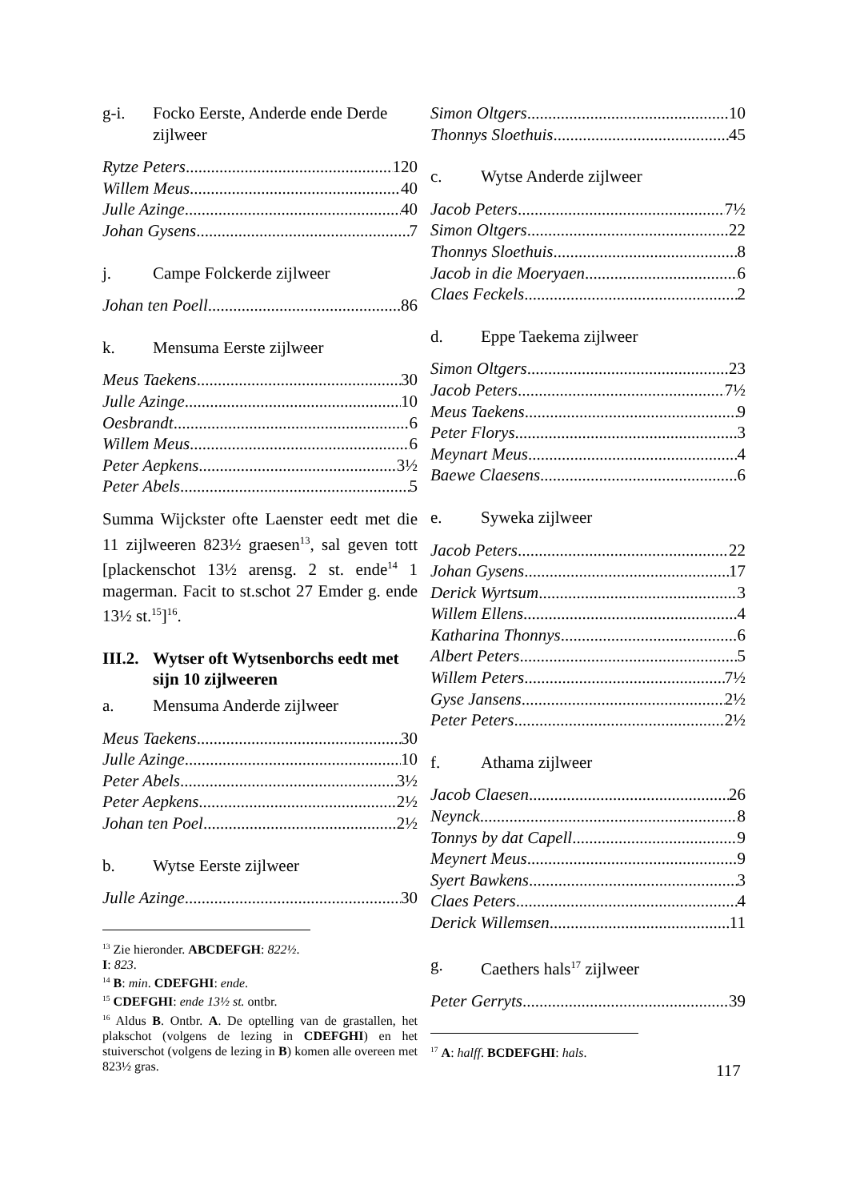g-i. Focko Eerste, Anderde ende Derde zijlweer
Rytze Peters 120
Willem Meus 40
Julle Azinge 40
Johan Gysens 7
j. Campe Folckerde zijlweer
Johan ten Poell 86
k. Mensuma Eerste zijlweer
Meus Taekens 30
Julle Azinge 10
Oesbrandt 6
Willem Meus 6
Peter Aepkens 3½
Peter Abels 5
Summa Wijckster ofte Laenster eedt met die 11 zijlweeren 823½ graesen<sup>13</sup>, sal geven tott [plackenschot 13½ arensg. 2 st. ende<sup>14</sup> 1 magerman. Facit to st.schot 27 Emder g. ende 13½ st.<sup>15</sup>]<sup>16</sup>.
III.2. Wytser oft Wytsenborchs eedt met sijn 10 zijlweeren
a. Mensuma Anderde zijlweer
Meus Taekens 30
Julle Azinge 10
Peter Abels 3½
Peter Aepkens 2½
Johan ten Poel 2½
b. Wytse Eerste zijlweer
Julle Azinge 30
<sup>13</sup> Zie hieronder. ABCDEFGH: 822½. I: 823.
<sup>14</sup> B: min. CDEFGHI: ende.
<sup>15</sup> CDEFGHI: ende 13½ st. ontbr.
<sup>16</sup> Aldus B. Ontbr. A. De optelling van de grastallen, het plakschot (volgens de lezing in CDEFGHI) en het stuiverschot (volgens de lezing in B) komen alle overeen met 823½ gras.
Simon Oltgers 10
Thonnys Sloethuis 45
c. Wytse Anderde zijlweer
Jacob Peters 7½
Simon Oltgers 22
Thonnys Sloethuis 8
Jacob in die Moeryaen 6
Claes Feckels 2
d. Eppe Taekema zijlweer
Simon Oltgers 23
Jacob Peters 7½
Meus Taekens 9
Peter Florys 3
Meynart Meus 4
Baewe Claesens 6
e. Syweka zijlweer
Jacob Peters 22
Johan Gysens 17
Derick Wyrtsum 3
Willem Ellens 4
Katharina Thonnys 6
Albert Peters 5
Willem Peters 7½
Gyse Jansens 2½
Peter Peters 2½
f. Athama zijlweer
Jacob Claesen 26
Neynck 8
Tonnys by dat Capell 9
Meynert Meus 9
Syert Bawkens 3
Claes Peters 4
Derick Willemsen 11
g. Caethers hals<sup>17</sup> zijlweer
Peter Gerryts 39
<sup>17</sup> A: halff. BCDEFGHI: hals.
117